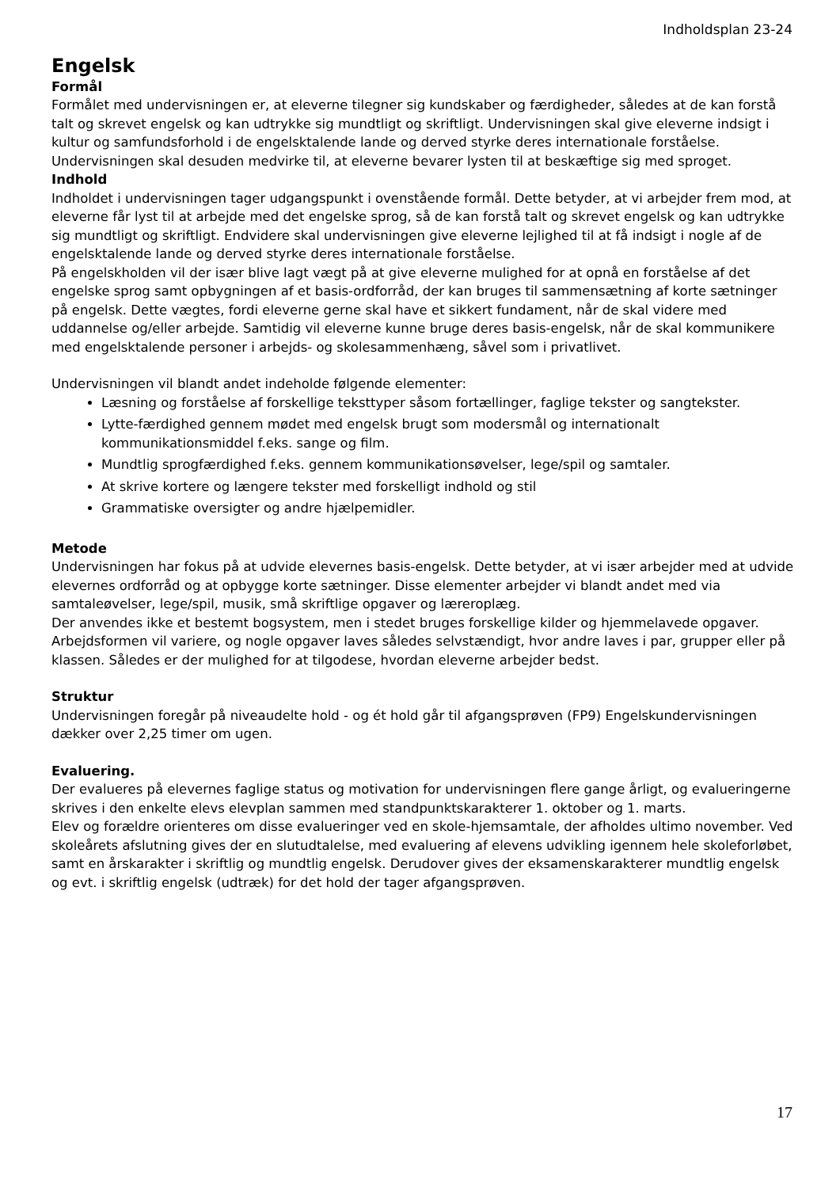Indholdsplan 23-24
Engelsk
Formål
Formålet med undervisningen er, at eleverne tilegner sig kundskaber og færdigheder, således at de kan forstå talt og skrevet engelsk og kan udtrykke sig mundtligt og skriftligt. Undervisningen skal give eleverne indsigt i kultur og samfundsforhold i de engelsktalende lande og derved styrke deres internationale forståelse.
Undervisningen skal desuden medvirke til, at eleverne bevarer lysten til at beskæftige sig med sproget.
Indhold
Indholdet i undervisningen tager udgangspunkt i ovenstående formål. Dette betyder, at vi arbejder frem mod, at eleverne får lyst til at arbejde med det engelske sprog, så de kan forstå talt og skrevet engelsk og kan udtrykke sig mundtligt og skriftligt. Endvidere skal undervisningen give eleverne lejlighed til at få indsigt i nogle af de engelsktalende lande og derved styrke deres internationale forståelse.
På engelskholden vil der især blive lagt vægt på at give eleverne mulighed for at opnå en forståelse af det engelske sprog samt opbygningen af et basis-ordforråd, der kan bruges til sammensætning af korte sætninger på engelsk. Dette vægtes, fordi eleverne gerne skal have et sikkert fundament, når de skal videre med uddannelse og/eller arbejde. Samtidig vil eleverne kunne bruge deres basis-engelsk, når de skal kommunikere med engelsktalende personer i arbejds- og skolesammenhæng, såvel som i privatlivet.
Undervisningen vil blandt andet indeholde følgende elementer:
Læsning og forståelse af forskellige teksttyper såsom fortællinger, faglige tekster og sangtekster.
Lytte-færdighed gennem mødet med engelsk brugt som modersmål og internationalt kommunikationsmiddel f.eks. sange og film.
Mundtlig sprogfærdighed f.eks. gennem kommunikationsøvelser, lege/spil og samtaler.
At skrive kortere og længere tekster med forskelligt indhold og stil
Grammatiske oversigter og andre hjælpemidler.
Metode
Undervisningen har fokus på at udvide elevernes basis-engelsk. Dette betyder, at vi især arbejder med at udvide elevernes ordforråd og at opbygge korte sætninger. Disse elementer arbejder vi blandt andet med via samtaleøvelser, lege/spil, musik, små skriftlige opgaver og læreroplæg.
Der anvendes ikke et bestemt bogsystem, men i stedet bruges forskellige kilder og hjemmelavede opgaver. Arbejdsformen vil variere, og nogle opgaver laves således selvstændigt, hvor andre laves i par, grupper eller på klassen. Således er der mulighed for at tilgodese, hvordan eleverne arbejder bedst.
Struktur
Undervisningen foregår på niveaudelte hold - og ét hold går til afgangsprøven (FP9) Engelskundervisningen dækker over 2,25 timer om ugen.
Evaluering.
Der evalueres på elevernes faglige status og motivation for undervisningen flere gange årligt, og evalueringerne skrives i den enkelte elevs elevplan sammen med standpunktskarakterer 1. oktober og 1. marts.
Elev og forældre orienteres om disse evalueringer ved en skole-hjemsamtale, der afholdes ultimo november. Ved skoleårets afslutning gives der en slutudtalelse, med evaluering af elevens udvikling igennem hele skoleforløbet, samt en årskarakter i skriftlig og mundtlig engelsk. Derudover gives der eksamenskarakterer mundtlig engelsk og evt. i skriftlig engelsk (udtræk) for det hold der tager afgangsprøven.
17